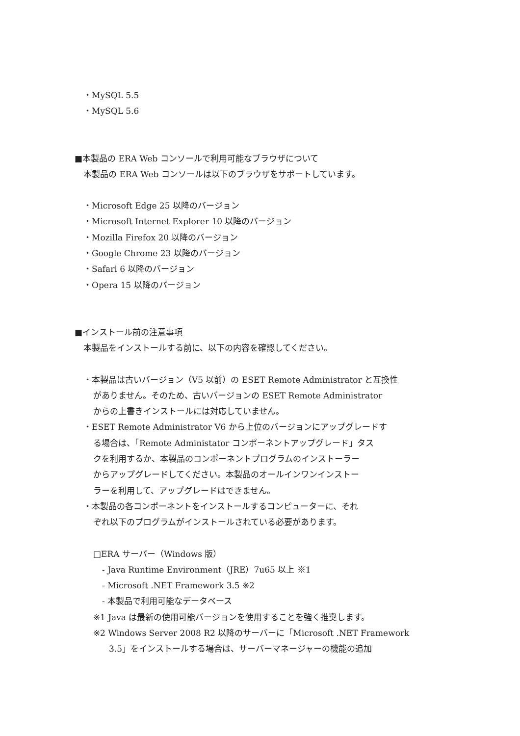・MySQL 5.5
・MySQL 5.6
■本製品の ERA Web コンソールで利用可能なブラウザについて
本製品の ERA Web コンソールは以下のブラウザをサポートしています。
・Microsoft Edge 25 以降のバージョン
・Microsoft Internet Explorer 10 以降のバージョン
・Mozilla Firefox 20 以降のバージョン
・Google Chrome 23 以降のバージョン
・Safari 6 以降のバージョン
・Opera 15 以降のバージョン
■インストール前の注意事項
本製品をインストールする前に、以下の内容を確認してください。
・本製品は古いバージョン（V5 以前）の ESET Remote Administrator と互換性
がありません。そのため、古いバージョンの ESET Remote Administrator
からの上書きインストールには対応していません。
・ESET Remote Administrator V6 から上位のバージョンにアップグレードす
る場合は、「Remote Administator コンポーネントアップグレード」タス
クを利用するか、本製品のコンポーネントプログラムのインストーラー
からアップグレードしてください。本製品のオールインワンインストー
ラーを利用して、アップグレードはできません。
・本製品の各コンポーネントをインストールするコンピューターに、それ
ぞれ以下のプログラムがインストールされている必要があります。
□ERA サーバー（Windows 版）
- Java Runtime Environment（JRE）7u65 以上 ※1
- Microsoft .NET Framework 3.5 ※2
- 本製品で利用可能なデータベース
※1 Java は最新の使用可能バージョンを使用することを強く推奨します。
※2 Windows Server 2008 R2 以降のサーバーに「Microsoft .NET Framework
3.5」をインストールする場合は、サーバーマネージャーの機能の追加